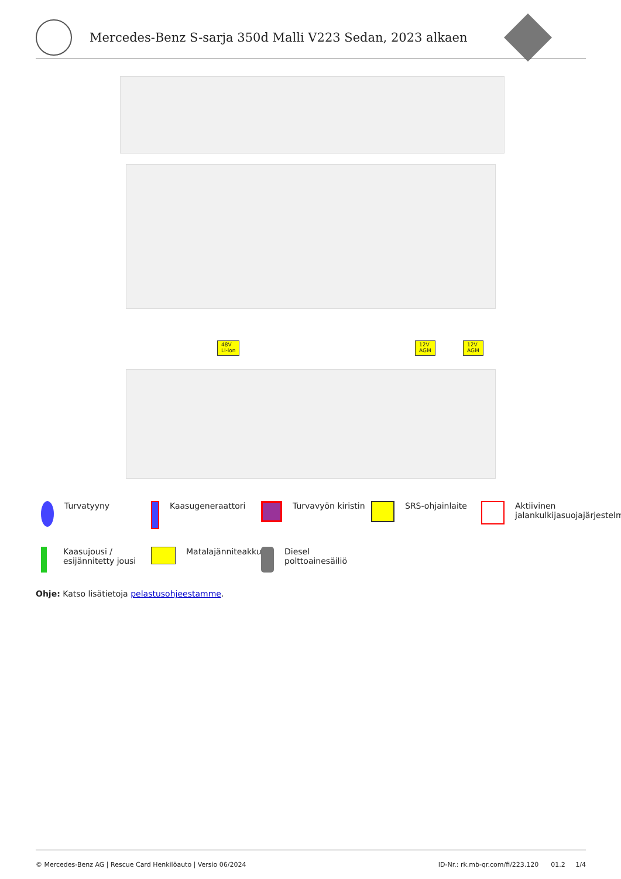Mercedes-Benz S-sarja 350d Malli V223 Sedan, 2023 alkaen
48V
Li-ion
12V
AGM
12V
AGM
Turvatyyny
Kaasugeneraattori
Turvavyön kiristin
SRS-ohjainlaite
Aktiivinen
jalankulkijasuojajärjestelmä
Kaasujousi /
esijännitetty jousi
Matalajänniteakku
Diesel
polttoainesäiliö
Ohje: Katso lisätietoja pelastusohjeestamme.
© Mercedes-Benz AG | Rescue Card Henkilöauto | Versio 06/2024 ID-Nr.: rk.mb-qr.com/fi/223.120 01.2 1/4